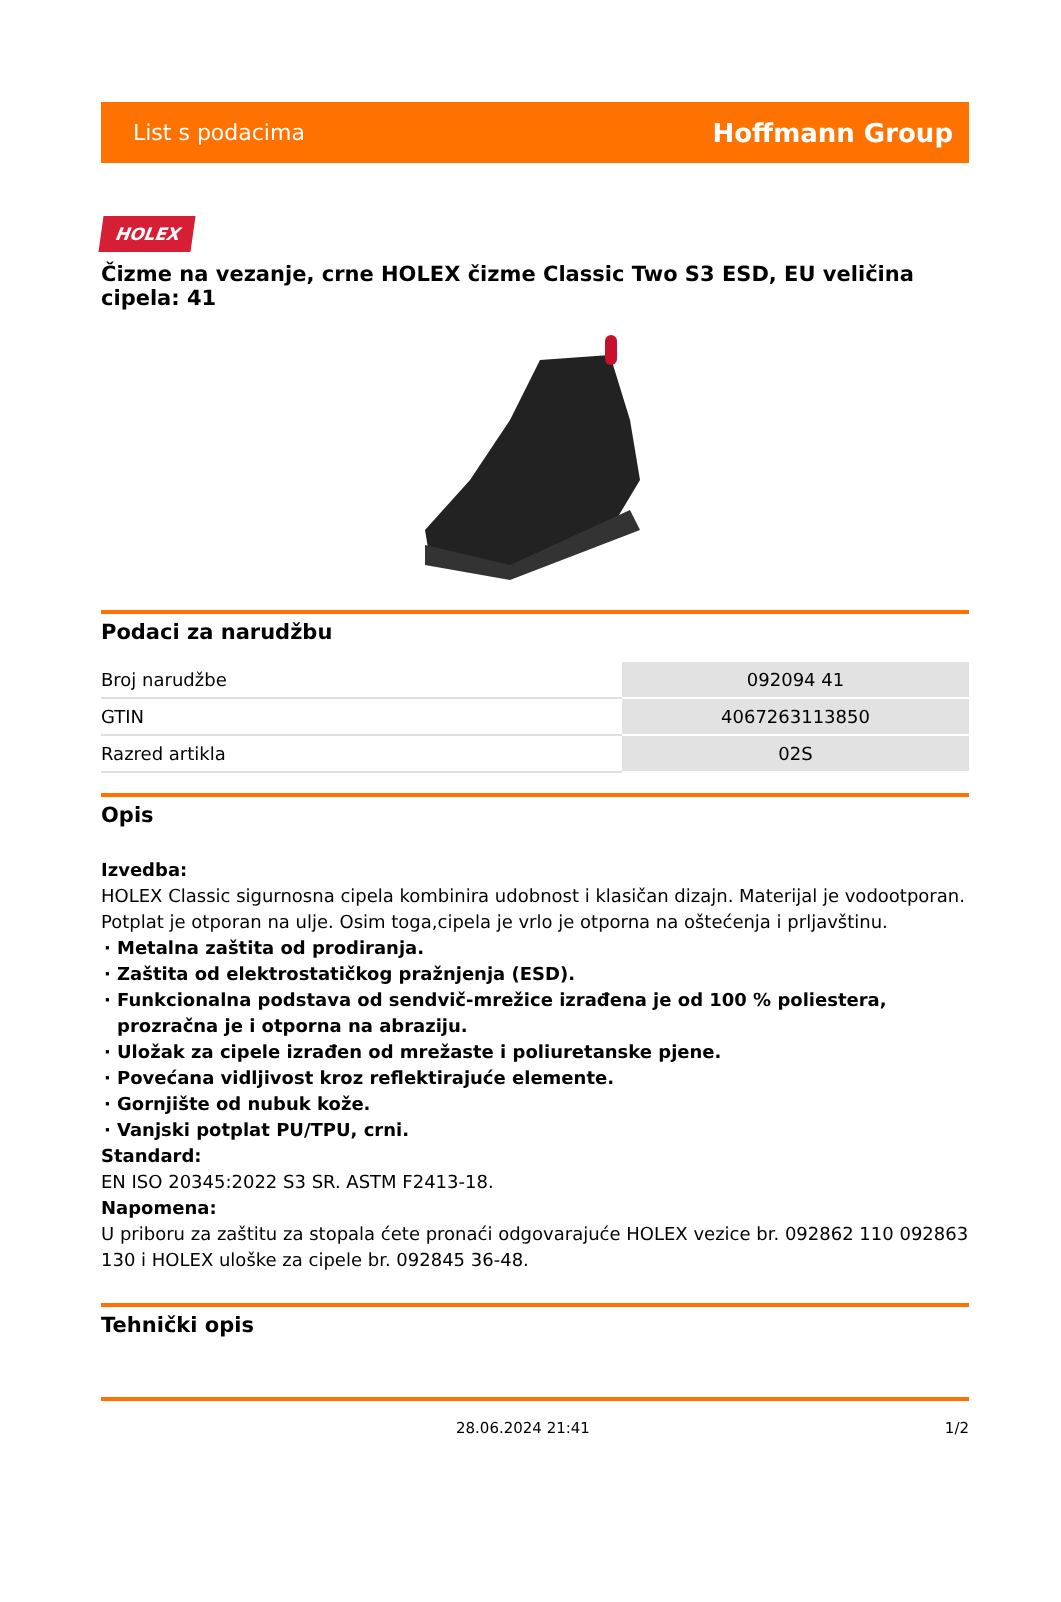List s podacima Hoffmann Group
HOLEX
Čizme na vezanje, crne HOLEX čizme Classic Two S3 ESD, EU veličina cipela: 41
Podaci za narudžbu
| Broj narudžbe | 092094 41 |
| GTIN | 4067263113850 |
| Razred artikla | 02S |
Opis
Izvedba:
HOLEX Classic sigurnosna cipela kombinira udobnost i klasičan dizajn. Materijal je vodootporan. Potplat je otporan na ulje. Osim toga,cipela je vrlo je otporna na oštećenja i prljavštinu.
Metalna zaštita od prodiranja.
Zaštita od elektrostatičkog pražnjenja (ESD).
Funkcionalna podstava od sendvič-mrežice izrađena je od 100 % poliestera, prozračna je i otporna na abraziju.
Uložak za cipele izrađen od mrežaste i poliuretanske pjene.
Povećana vidljivost kroz reflektirajuće elemente.
Gornjište od nubuk kože.
Vanjski potplat PU/TPU, crni.
Standard:
EN ISO 20345:2022 S3 SR. ASTM F2413-18.
Napomena:
U priboru za zaštitu za stopala ćete pronaći odgovarajuće HOLEX vezice br. 092862 110 092863 130 i HOLEX uloške za cipele br. 092845 36-48.
Tehnički opis
28.06.2024 21:41 1/2